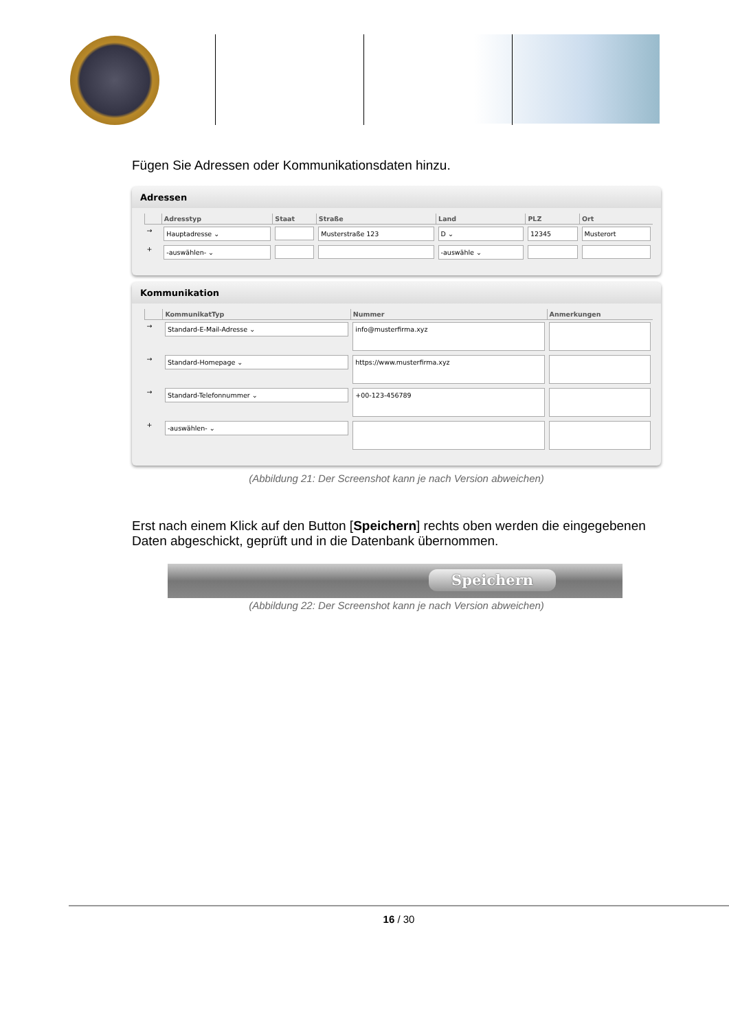Fügen Sie Adressen oder Kommunikationsdaten hinzu.
Adressen
| | Adresstyp | Staat | Straße | Land | PLZ | Ort |
| --- | --- | --- | --- | --- | --- | --- |
| → | Hauptadresse ⌄ | | Musterstraße 123 | D ⌄ | 12345 | Musterort |
| + | -auswählen- ⌄ | | | -auswähle ⌄ | | |
Kommunikation
| | KommunikatTyp | Nummer | Anmerkungen |
| --- | --- | --- | --- |
| → | Standard-E-Mail-Adresse ⌄ | info@musterfirma.xyz | |
| → | Standard-Homepage ⌄ | https://www.musterfirma.xyz | |
| → | Standard-Telefonnummer ⌄ | +00-123-456789 | |
| + | -auswählen- ⌄ | | |
(Abbildung 21: Der Screenshot kann je nach Version abweichen)
Erst nach einem Klick auf den Button [Speichern] rechts oben werden die eingegebenen Daten abgeschickt, geprüft und in die Datenbank übernommen.
Speichern
(Abbildung 22: Der Screenshot kann je nach Version abweichen)
16 / 30